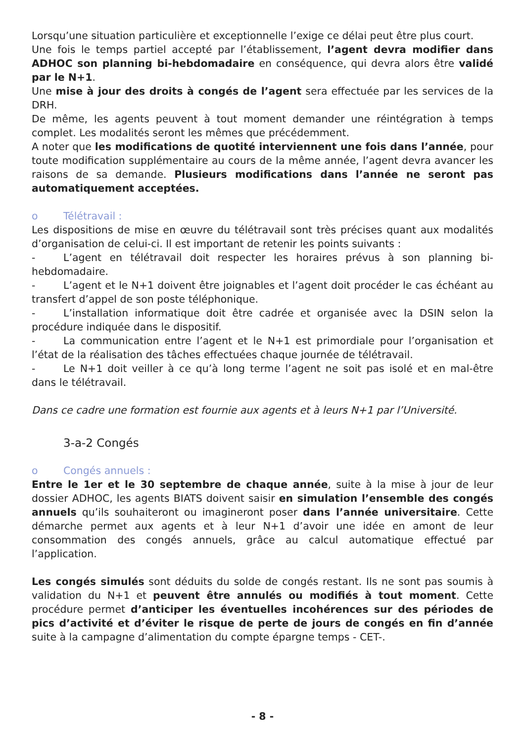Lorsqu’une situation particulière et exceptionnelle l’exige ce délai peut être plus court.
Une fois le temps partiel accepté par l’établissement, l’agent devra modifier dans ADHOC son planning bi-hebdomadaire en conséquence, qui devra alors être validé par le N+1.
Une mise à jour des droits à congés de l’agent sera effectuée par les services de la DRH.
De même, les agents peuvent à tout moment demander une réintégration à temps complet. Les modalités seront les mêmes que précédemment.
A noter que les modifications de quotité interviennent une fois dans l’année, pour toute modification supplémentaire au cours de la même année, l’agent devra avancer les raisons de sa demande. Plusieurs modifications dans l’année ne seront pas automatiquement acceptées.
o Télétravail :
Les dispositions de mise en œuvre du télétravail sont très précises quant aux modalités d’organisation de celui-ci. Il est important de retenir les points suivants :
- L’agent en télétravail doit respecter les horaires prévus à son planning bi-hebdomadaire.
- L’agent et le N+1 doivent être joignables et l’agent doit procéder le cas échéant au transfert d’appel de son poste téléphonique.
- L’installation informatique doit être cadrée et organisée avec la DSIN selon la procédure indiquée dans le dispositif.
- La communication entre l’agent et le N+1 est primordiale pour l’organisation et l’état de la réalisation des tâches effectuées chaque journée de télétravail.
- Le N+1 doit veiller à ce qu’à long terme l’agent ne soit pas isolé et en mal-être dans le télétravail.
Dans ce cadre une formation est fournie aux agents et à leurs N+1 par l’Université.
3-a-2 Congés
o Congés annuels :
Entre le 1er et le 30 septembre de chaque année, suite à la mise à jour de leur dossier ADHOC, les agents BIATS doivent saisir en simulation l’ensemble des congés annuels qu’ils souhaiteront ou imagineront poser dans l’année universitaire. Cette démarche permet aux agents et à leur N+1 d’avoir une idée en amont de leur consommation des congés annuels, grâce au calcul automatique effectué par l’application.
Les congés simulés sont déduits du solde de congés restant. Ils ne sont pas soumis à validation du N+1 et peuvent être annulés ou modifiés à tout moment. Cette procédure permet d’anticiper les éventuelles incohérences sur des périodes de pics d’activité et d’éviter le risque de perte de jours de congés en fin d’année suite à la campagne d’alimentation du compte épargne temps - CET-.
- 8 -